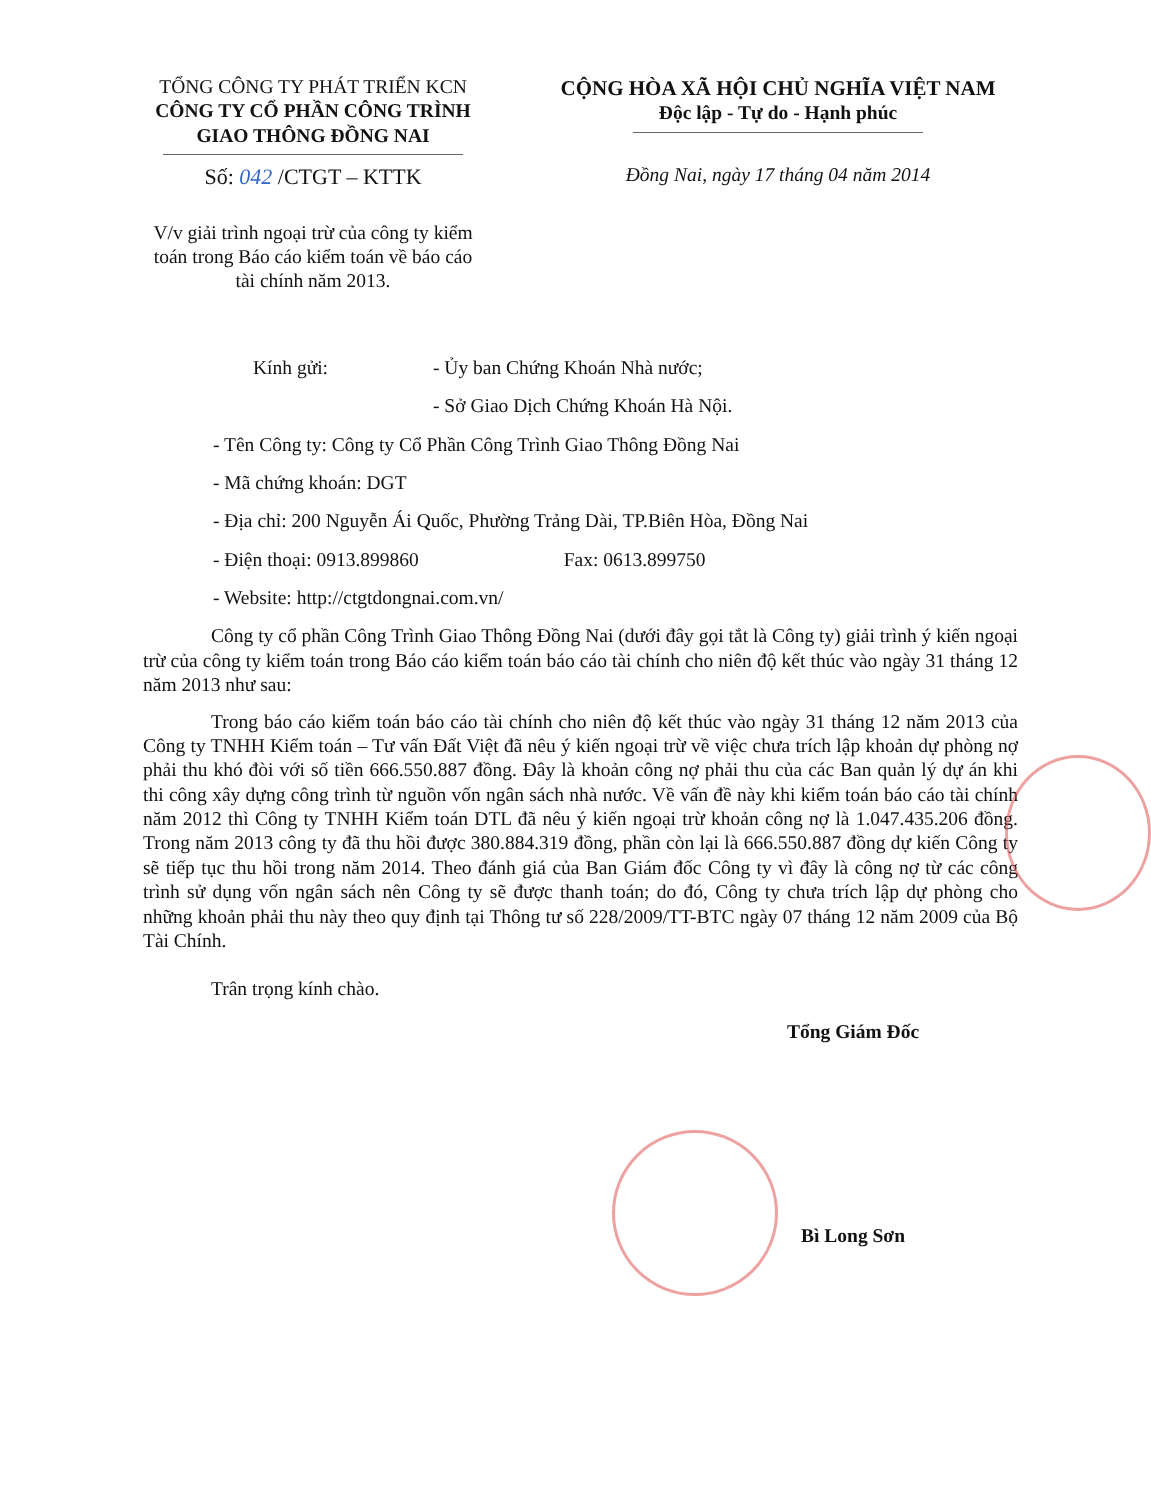TỔNG CÔNG TY PHÁT TRIỂN KCN
CÔNG TY CỔ PHẦN CÔNG TRÌNH GIAO THÔNG ĐỒNG NAI
Số: 042 /CTGT – KTTK
V/v giải trình ngoại trừ của công ty kiểm toán trong Báo cáo kiểm toán về báo cáo tài chính năm 2013.
CỘNG HÒA XÃ HỘI CHỦ NGHĨA VIỆT NAM
Độc lập - Tự do - Hạnh phúc
Đồng Nai, ngày 17 tháng 04 năm 2014
Kính gửi: - Ủy ban Chứng Khoán Nhà nước;
- Sở Giao Dịch Chứng Khoán Hà Nội.
- Tên Công ty: Công ty Cổ Phần Công Trình Giao Thông Đồng Nai
- Mã chứng khoán: DGT
- Địa chỉ: 200 Nguyễn Ái Quốc, Phường Trảng Dài, TP.Biên Hòa, Đồng Nai
- Điện thoại: 0913.899860 Fax: 0613.899750
- Website: http://ctgtdongnai.com.vn/
Công ty cổ phần Công Trình Giao Thông Đồng Nai (dưới đây gọi tắt là Công ty) giải trình ý kiến ngoại trừ của công ty kiểm toán trong Báo cáo kiểm toán báo cáo tài chính cho niên độ kết thúc vào ngày 31 tháng 12 năm 2013 như sau:
Trong báo cáo kiểm toán báo cáo tài chính cho niên độ kết thúc vào ngày 31 tháng 12 năm 2013 của Công ty TNHH Kiểm toán – Tư vấn Đất Việt đã nêu ý kiến ngoại trừ về việc chưa trích lập khoản dự phòng nợ phải thu khó đòi với số tiền 666.550.887 đồng. Đây là khoản công nợ phải thu của các Ban quản lý dự án khi thi công xây dựng công trình từ nguồn vốn ngân sách nhà nước. Về vấn đề này khi kiểm toán báo cáo tài chính năm 2012 thì Công ty TNHH Kiểm toán DTL đã nêu ý kiến ngoại trừ khoản công nợ là 1.047.435.206 đồng. Trong năm 2013 công ty đã thu hồi được 380.884.319 đồng, phần còn lại là 666.550.887 đồng dự kiến Công ty sẽ tiếp tục thu hồi trong năm 2014. Theo đánh giá của Ban Giám đốc Công ty vì đây là công nợ từ các công trình sử dụng vốn ngân sách nên Công ty sẽ được thanh toán; do đó, Công ty chưa trích lập dự phòng cho những khoản phải thu này theo quy định tại Thông tư số 228/2009/TT-BTC ngày 07 tháng 12 năm 2009 của Bộ Tài Chính.
Trân trọng kính chào.
Tổng Giám Đốc
Bì Long Sơn